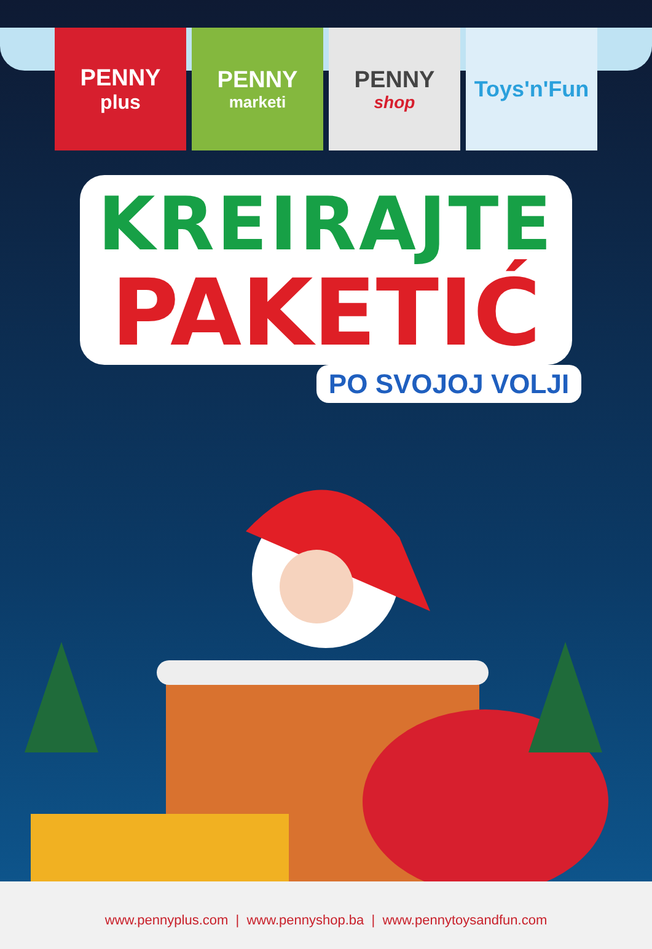PENNY
plus
PENNY
marketi
PENNY
shop
Toys'n'Fun
KREIRAJTE
PAKETIĆ
PO SVOJOJ VOLJI
www.pennyplus.com | www.pennyshop.ba | www.pennytoysandfun.com